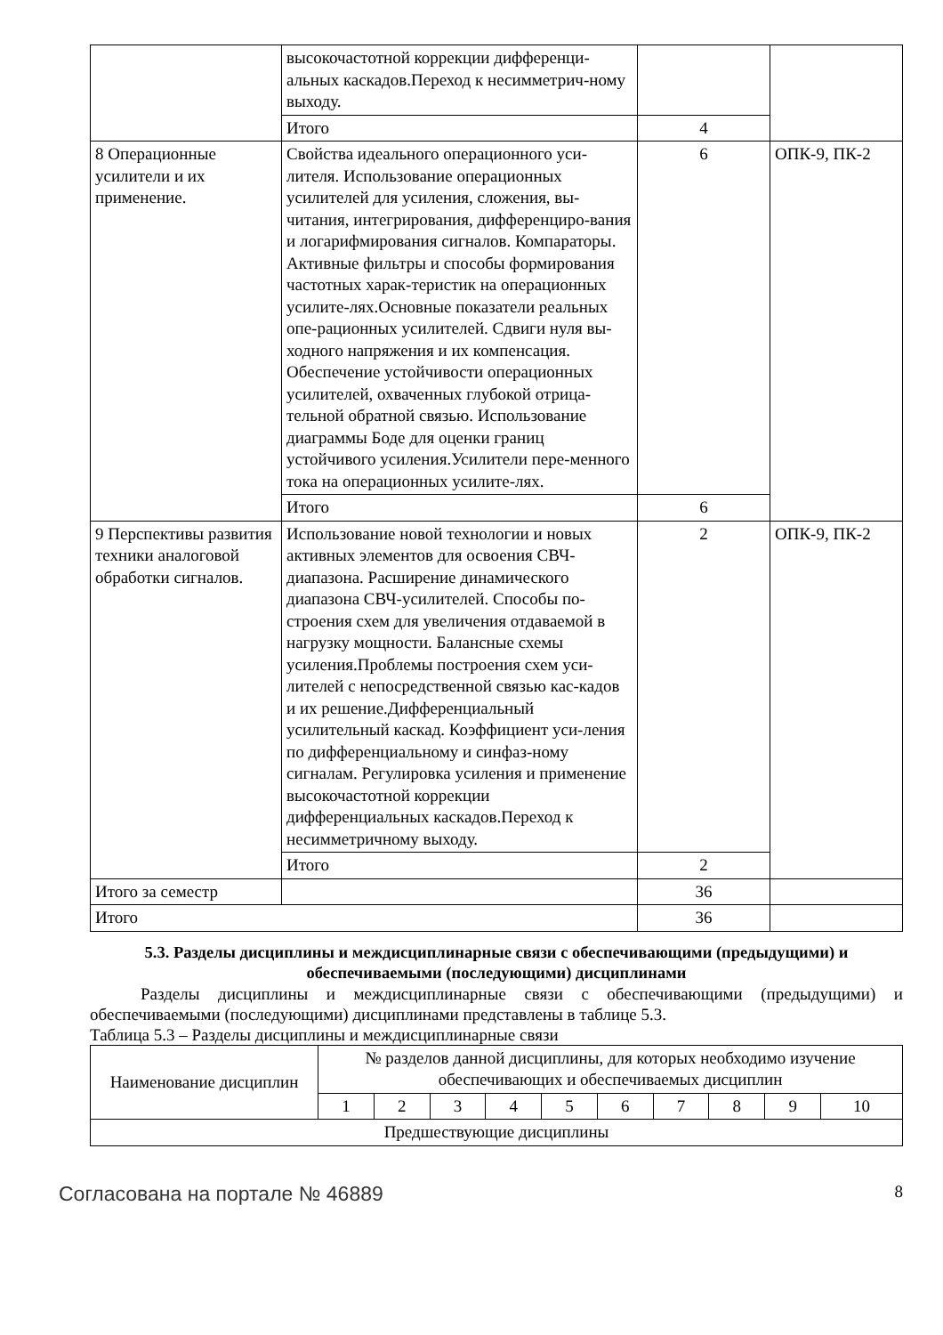| | высокочастотной коррекции дифференци-альных каскадов.Переход к несимметрич-ному выходу. | | |
| | Итого | 4 | |
| 8 Операционные усилители и их применение. | Свойства идеального операционного уси-лителя. Использование операционных усилителей для усиления, сложения, вы-читания, интегрирования, дифференциро-вания и логарифмирования сигналов. Компараторы. Активные фильтры и способы формирования частотных харак-теристик на операционных усилите-лях.Основные показатели реальных опе-рационных усилителей. Сдвиги нуля вы-ходного напряжения и их компенсация. Обеспечение устойчивости операционных усилителей, охваченных глубокой отрица-тельной обратной связью. Использование диаграммы Боде для оценки границ устойчивого усиления.Усилители пере-менного тока на операционных усилите-лях. | 6 | ОПК-9, ПК-2 |
| | Итого | 6 | |
| 9 Перспективы развития техники аналоговой обработки сигналов. | Использование новой технологии и новых активных элементов для освоения СВЧ-диапазона. Расширение динамического диапазона СВЧ-усилителей. Способы по-строения схем для увеличения отдаваемой в нагрузку мощности. Балансные схемы усиления.Проблемы построения схем уси-лителей с непосредственной связью кас-кадов и их решение.Дифференциальный усилительный каскад. Коэффициент уси-ления по дифференциальному и синфаз-ному сигналам. Регулировка усиления и применение высокочастотной коррекции дифференциальных каскадов.Переход к несимметричному выходу. | 2 | ОПК-9, ПК-2 |
| | Итого | 2 | |
| Итого за семестр | | 36 | |
| Итого | | 36 | |
5.3. Разделы дисциплины и междисциплинарные связи с обеспечивающими (предыдущими) и обеспечиваемыми (последующими) дисциплинами
   Разделы дисциплины и междисциплинарные связи с обеспечивающими (предыдущими) и обеспечиваемыми (последующими) дисциплинами представлены в таблице 5.3.
Таблица 5.3 – Разделы дисциплины и междисциплинарные связи
| Наименование дисциплин | № разделов данной дисциплины, для которых необходимо изучение обеспечивающих и обеспечиваемых дисциплин | | | | | | | | | |
| --- | --- | --- | --- | --- | --- | --- | --- | --- | --- | --- |
| | 1 | 2 | 3 | 4 | 5 | 6 | 7 | 8 | 9 | 10 |
| Предшествующие дисциплины | | | | | | | | | | |
Согласована на портале № 46889 8